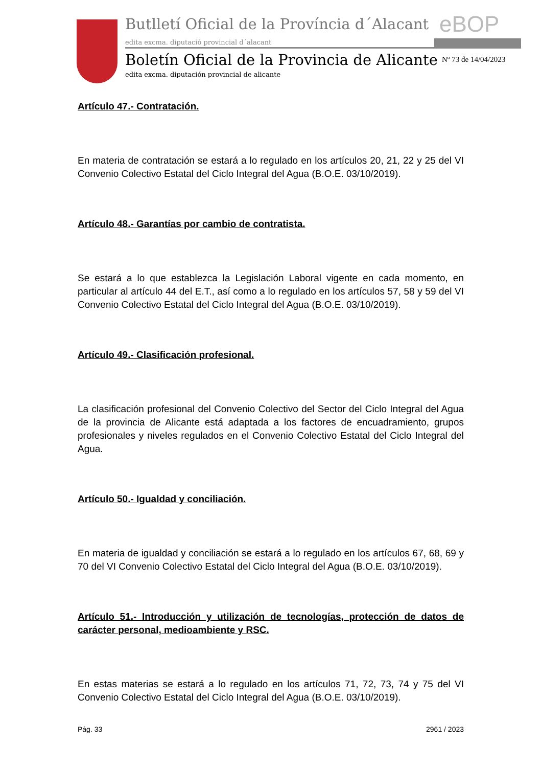Butlletí Oficial de la Província d´Alacant
edita excma. diputació provincial d´alacant
eBOP
Boletín Oficial de la Provincia de Alicante
edita excma. diputación provincial de alicante
Nº 73 de 14/04/2023
Artículo 47.- Contratación.
En materia de contratación se estará a lo regulado en los artículos 20, 21, 22 y 25 del VI Convenio Colectivo Estatal del Ciclo Integral del Agua (B.O.E. 03/10/2019).
Artículo 48.- Garantías por cambio de contratista.
Se estará a lo que establezca la Legislación Laboral vigente en cada momento, en particular al artículo 44 del E.T., así como a lo regulado en los artículos 57, 58 y 59 del VI Convenio Colectivo Estatal del Ciclo Integral del Agua (B.O.E. 03/10/2019).
Artículo 49.- Clasificación profesional.
La clasificación profesional del Convenio Colectivo del Sector del Ciclo Integral del Agua de la provincia de Alicante está adaptada a los factores de encuadramiento, grupos profesionales y niveles regulados en el Convenio Colectivo Estatal del Ciclo Integral del Agua.
Artículo 50.- Igualdad y conciliación.
En materia de igualdad y conciliación se estará a lo regulado en los artículos 67, 68, 69 y 70 del VI Convenio Colectivo Estatal del Ciclo Integral del Agua (B.O.E. 03/10/2019).
Artículo 51.- Introducción y utilización de tecnologías, protección de datos de carácter personal, medioambiente y RSC.
En estas materias se estará a lo regulado en los artículos 71, 72, 73, 74 y 75 del VI Convenio Colectivo Estatal del Ciclo Integral del Agua (B.O.E. 03/10/2019).
Pág. 33 2961 / 2023